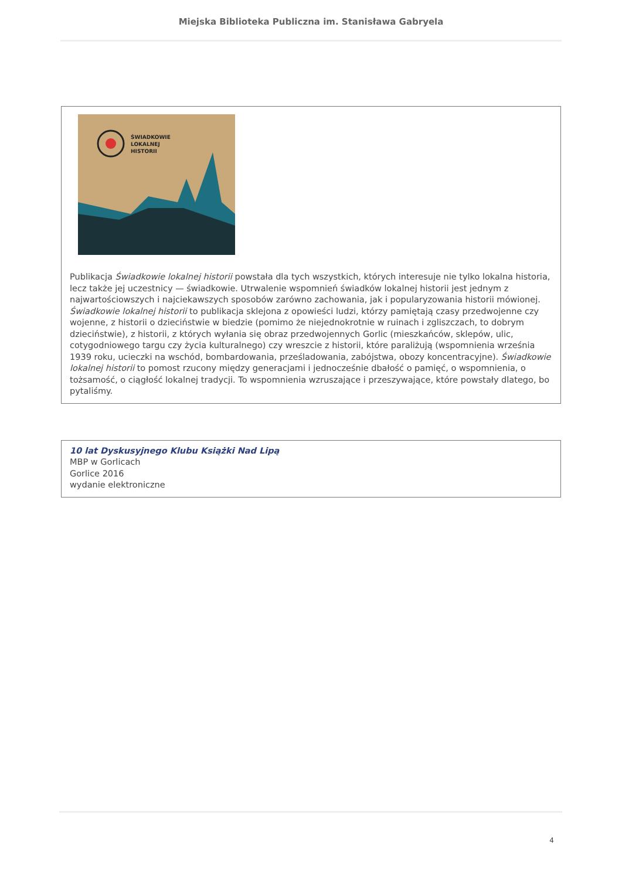Miejska Biblioteka Publiczna im. Stanisława Gabryela
ŚWIADKOWIE
LOKALNEJ
HISTORII
Publikacja Świadkowie lokalnej historii powstała dla tych wszystkich, których interesuje nie tylko lokalna historia, lecz także jej uczestnicy — świadkowie. Utrwalenie wspomnień świadków lokalnej historii jest jednym z najwartościowszych i najciekawszych sposobów zarówno zachowania, jak i popularyzowania historii mówionej. Świadkowie lokalnej historii to publikacja sklejona z opowieści ludzi, którzy pamiętają czasy przedwojenne czy wojenne, z historii o dzieciństwie w biedzie (pomimo że niejednokrotnie w ruinach i zgliszczach, to dobrym dzieciństwie), z historii, z których wyłania się obraz przedwojennych Gorlic (mieszkańców, sklepów, ulic, cotygodniowego targu czy życia kulturalnego) czy wreszcie z historii, które paraliżują (wspomnienia września 1939 roku, ucieczki na wschód, bombardowania, prześladowania, zabójstwa, obozy koncentracyjne). Świadkowie lokalnej historii to pomost rzucony między generacjami i jednocześnie dbałość o pamięć, o wspomnienia, o tożsamość, o ciągłość lokalnej tradycji. To wspomnienia wzruszające i przeszywające, które powstały dlatego, bo pytaliśmy.
10 lat Dyskusyjnego Klubu Książki Nad Lipą
MBP w Gorlicach
Gorlice 2016
wydanie elektroniczne
4